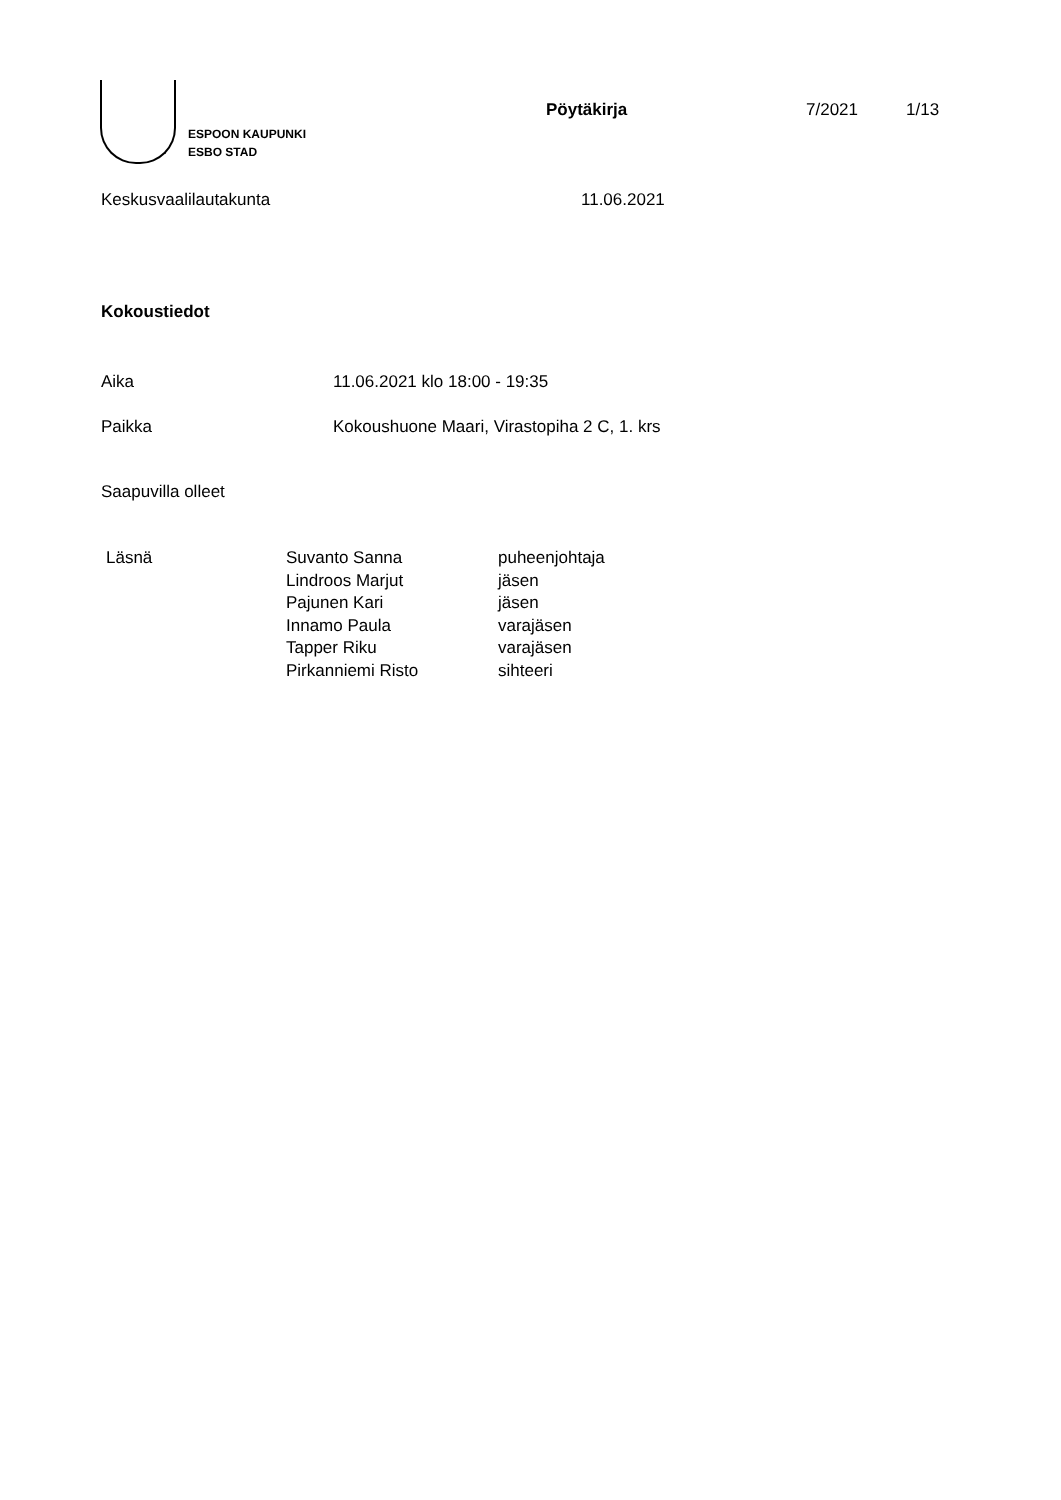ESPOON KAUPUNKI
ESBO STAD
Pöytäkirja 7/2021 1/13
Keskusvaalilautakunta 11.06.2021
Kokoustiedot
Aika 11.06.2021 klo 18:00 - 19:35
Paikka Kokoushuone Maari, Virastopiha 2 C, 1. krs
Saapuvilla olleet
| Läsnä | Suvanto Sanna | puheenjohtaja |
| | Lindroos Marjut | jäsen |
| | Pajunen Kari | jäsen |
| | Innamo Paula | varajäsen |
| | Tapper Riku | varajäsen |
| | Pirkanniemi Risto | sihteeri |